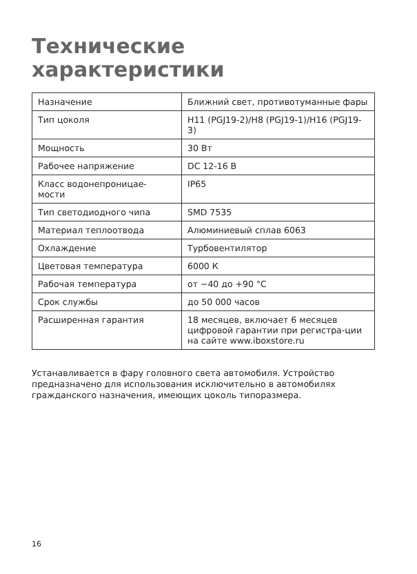Технические
характеристики
| Назначение | Ближний свет, противотуманные фары |
| Тип цоколя | H11 (PGJ19-2)/H8 (PGJ19-1)/H16 (PGJ19-3) |
| Мощность | 30 Вт |
| Рабочее напряжение | DC 12-16 В |
| Класс водонепроницае- мости | IP65 |
| Тип светодиодного чипа | SMD 7535 |
| Материал теплоотвода | Алюминиевый сплав 6063 |
| Охлаждение | Турбовентилятор |
| Цветовая температура | 6000 К |
| Рабочая температура | от −40 до +90 °С |
| Срок службы | до 50 000 часов |
| Расширенная гарантия | 18 месяцев, включает 6 месяцев цифровой гарантии при регистра-ции на сайте www.iboxstore.ru |
Устанавливается в фару головного света автомобиля. Устройство предназначено для использования исключительно в автомобилях гражданского назначения, имеющих цоколь типоразмера.
16